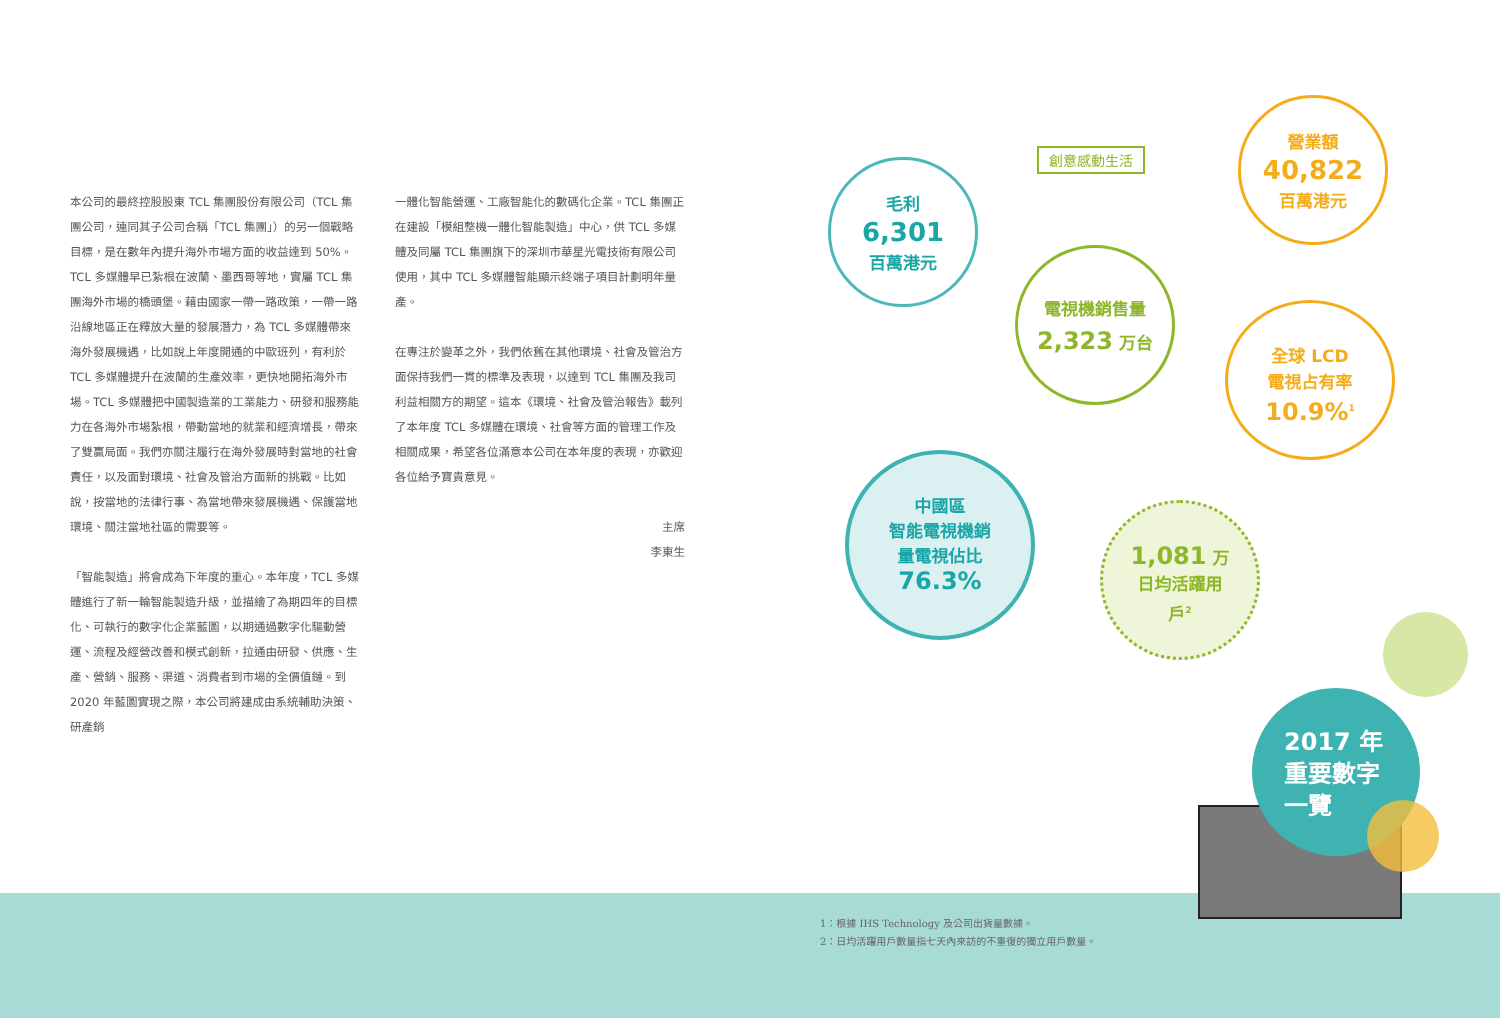本公司的最終控股股東 TCL 集團股份有限公司（TCL 集團公司，連同其子公司合稱「TCL 集團」）的另一個戰略目標，是在數年內提升海外市場方面的收益達到 50%。TCL 多媒體早已紮根在波蘭、墨西哥等地，實屬 TCL 集團海外市場的橋頭堡。藉由國家一帶一路政策，一帶一路沿線地區正在釋放大量的發展潛力，為 TCL 多媒體帶來海外發展機遇，比如說上年度開通的中歐班列，有利於TCL 多媒體提升在波蘭的生產效率，更快地開拓海外市場。TCL 多媒體把中國製造業的工業能力、研發和服務能力在各海外市場紮根，帶動當地的就業和經濟增長，帶來了雙贏局面。我們亦關注履行在海外發展時對當地的社會責任，以及面對環境、社會及管治方面新的挑戰。比如說，按當地的法律行事、為當地帶來發展機遇、保護當地環境、關注當地社區的需要等。
「智能製造」將會成為下年度的重心。本年度，TCL 多媒體進行了新一輪智能製造升級，並描繪了為期四年的目標化、可執行的數字化企業藍圖，以期通過數字化驅動營運、流程及經營改善和模式創新，拉通由研發、供應、生產、營銷、服務、渠道、消費者到市場的全價值鏈。到 2020 年藍圖實現之際，本公司將建成由系統輔助決策、研產銷
一體化智能營運、工廠智能化的數碼化企業。TCL 集團正在建設「模組整機一體化智能製造」中心，供 TCL 多媒體及同屬 TCL 集團旗下的深圳市華星光電技術有限公司使用，其中 TCL 多媒體智能顯示終端子項目計劃明年量產。
在專注於變革之外，我們依舊在其他環境、社會及管治方面保持我們一貫的標準及表現，以達到 TCL 集團及我司利益相關方的期望。這本《環境、社會及管治報告》載列了本年度 TCL 多媒體在環境、社會等方面的管理工作及相關成果，希望各位滿意本公司在本年度的表現，亦歡迎各位給予寶貴意見。
主席
李東生
毛利
6,301
百萬港元
創意感動生活
電視機銷售量
2,323 万台
營業額
40,822
百萬港元
全球 LCD
電視占有率
10.9%<sup>1</sup>
中國區
智能電視機銷
量電視佔比
76.3%
1,081 万
日均活躍用
戶<sup>2</sup>
2017 年
重要數字
一覽
1：根據 IHS Technology 及公司出貨量數據。
2：日均活躍用戶數量指七天內來訪的不重復的獨立用戶數量。